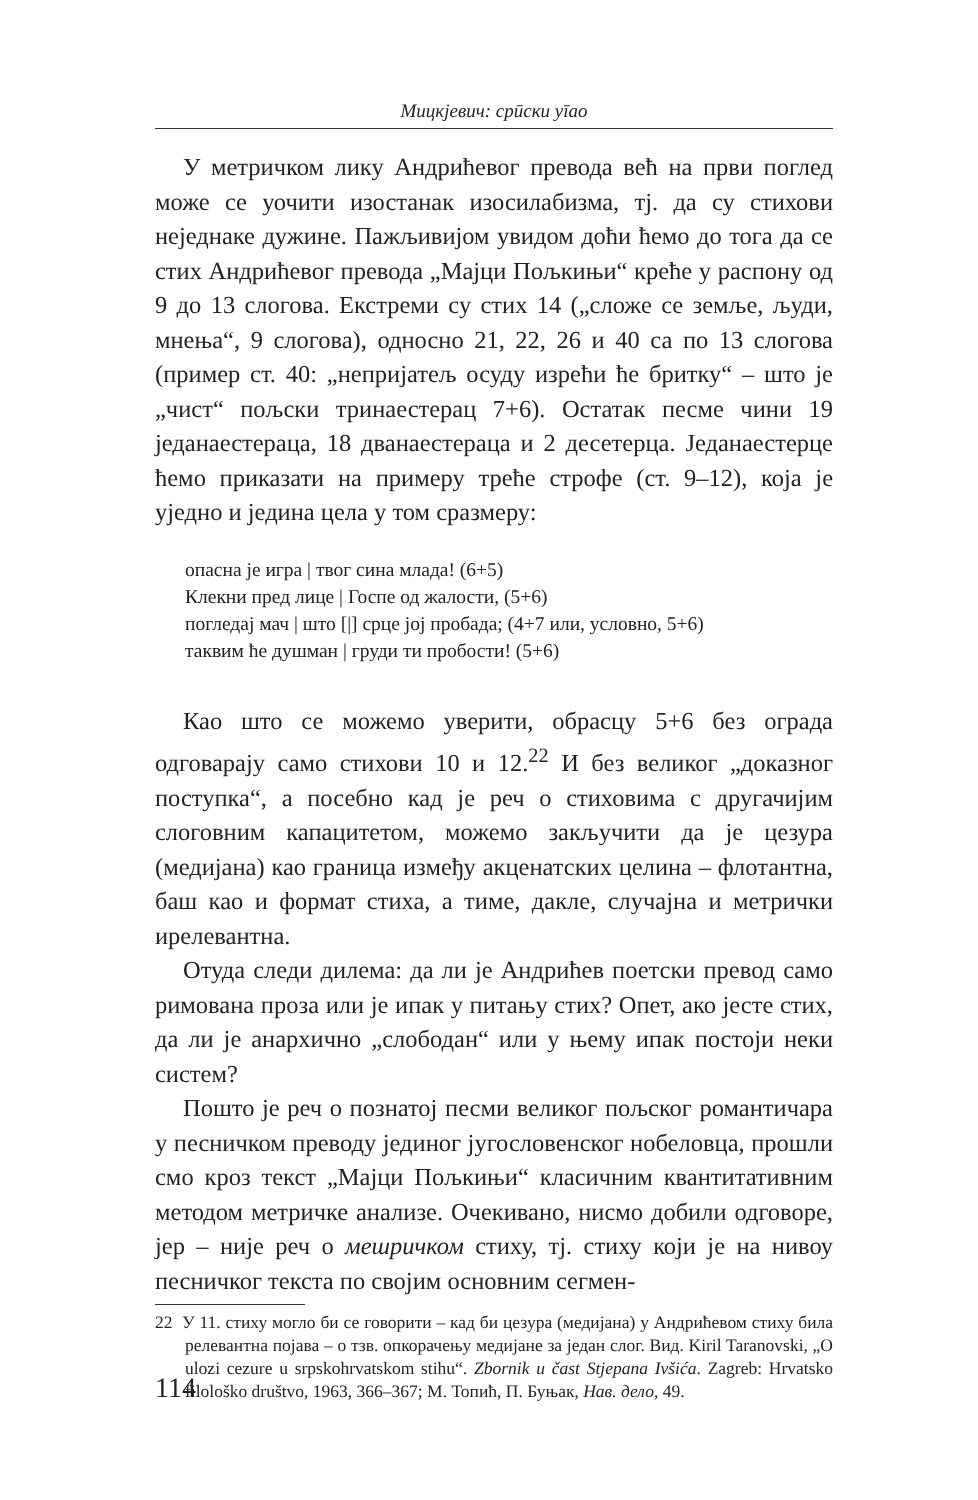Мицкјевич: срūски уīао
У метричком лику Андрићевог превода већ на први поглед може се уочити изостанак изосилабизма, тј. да су стихови неједнаке дужине. Пажљивијом увидом доћи ћемо до тога да се стих Андрићевог превода „Мајци Пољкињи“ креће у распону од 9 до 13 слогова. Екстреми су стих 14 („сложе се земље, људи, мнења“, 9 слогова), односно 21, 22, 26 и 40 са по 13 слогова (пример ст. 40: „непријатељ осуду изрећи ће бритку“ – што је „чист“ пољски тринаестерац 7+6). Остатак песме чини 19 једанаестераца, 18 дванаестераца и 2 десетерца. Једанаестерце ћемо приказати на примеру треће строфе (ст. 9–12), која је уједно и једина цела у том сразмеру:
опасна је игра | твог сина млада! (6+5)
Клекни пред лице | Госпе од жалости, (5+6)
погледај мач | што [|] срце јој пробада; (4+7 или, условно, 5+6)
таквим ће душман | груди ти пробости! (5+6)
Као што се можемо уверити, обрасцу 5+6 без ограда одговарају само стихови 10 и 12.<sup>22</sup> И без великог „доказног поступка“, а посебно кад је реч о стиховима с другачијим слоговним капацитетом, можемо закључити да је цезура (медијана) као граница између акценатских целина – флотантна, баш као и формат стиха, а тиме, дакле, случајна и метрички ирелевантна.
Отуда следи дилема: да ли је Андрићев поетски превод само римована проза или је ипак у питању стих? Опет, ако јесте стих, да ли је анархично „слободан“ или у њему ипак постоји неки систем?
Пошто је реч о познатој песми великог пољског романтичара у песничком преводу јединог југословенског нобеловца, прошли смо кроз текст „Мајци Пољкињи“ класичним квантитативним методом метричке анализе. Очекивано, нисмо добили одговоре, јер – није реч о мешричком стиху, тј. стиху који је на нивоу песничког текста по својим основним сегмен-
22 У 11. стиху могло би се говорити – кад би цезура (медијана) у Андрићевом стиху била релевантна појава – о тзв. опкорачењу медијане за један слог. Вид. Kiril Taranovski, „O ulozi cezure u srpskohrvatskom stihu“. Zbornik u čast Stjepana Ivšića. Zagreb: Hrvatsko filološko društvo, 1963, 366–367; М. Топић, П. Буњак, Нав. дело, 49.
114